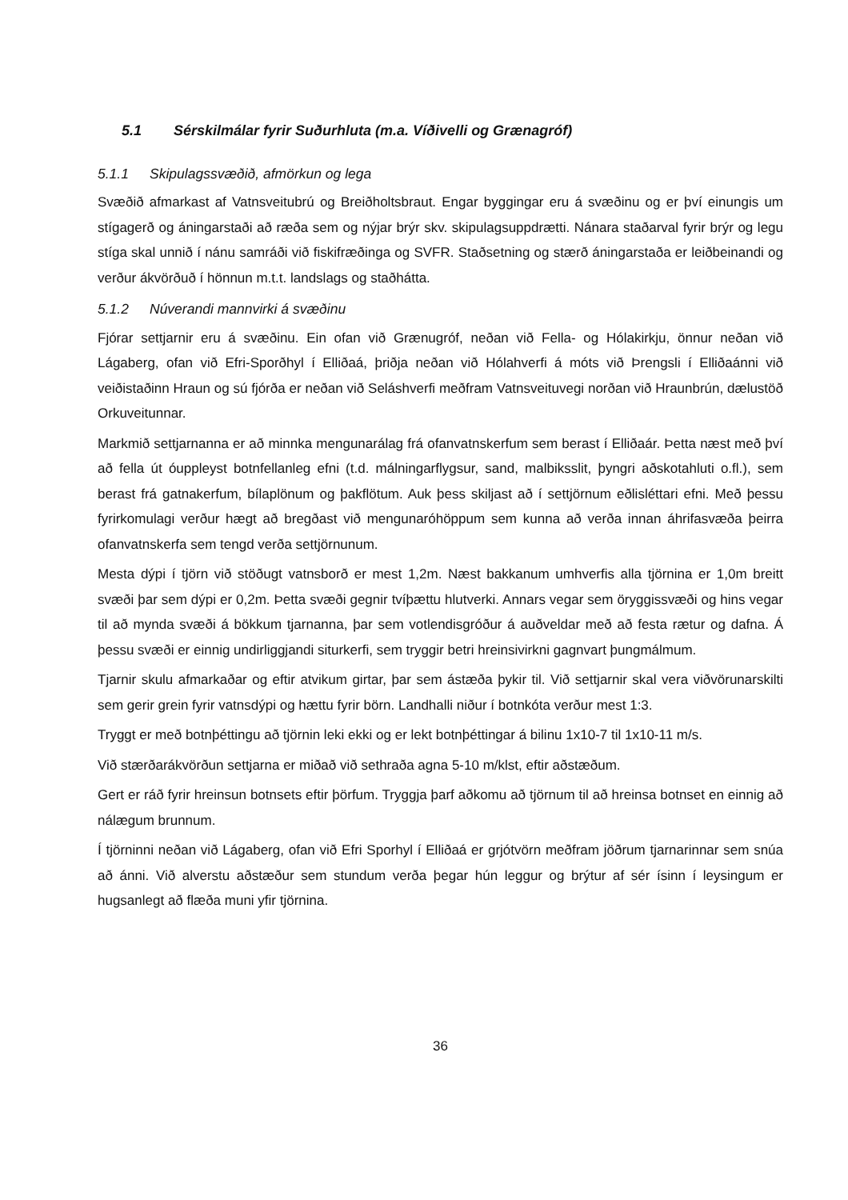5.1 Sérskilmálar fyrir Suðurhluta (m.a. Víðivelli og Grænagróf)
5.1.1 Skipulagssvæðið, afmörkun og lega
Svæðið afmarkast af Vatnsveitubrú og Breiðholtsbraut. Engar byggingar eru á svæðinu og er því einungis um stígagerð og áningarstaði að ræða sem og nýjar brýr skv. skipulagsuppdrætti. Nánara staðarval fyrir brýr og legu stíga skal unnið í nánu samráði við fiskifræðinga og SVFR. Staðsetning og stærð áningarstaða er leiðbeinandi og verður ákvörðuð í hönnun m.t.t. landslags og staðhátta.
5.1.2 Núverandi mannvirki á svæðinu
Fjórar settjarnir eru á svæðinu. Ein ofan við Grænugróf, neðan við Fella- og Hólakirkju, önnur neðan við Lágaberg, ofan við Efri-Sporðhyl í Elliðaá, þriðja neðan við Hólahverfi á móts við Þrengsli í Elliðaánni við veiðistaðinn Hraun og sú fjórða er neðan við Seláshverfi meðfram Vatnsveituvegi norðan við Hraunbrún, dælustöð Orkuveitunnar.
Markmið settjarnanna er að minnka mengunarálag frá ofanvatnskerfum sem berast í Elliðaár. Þetta næst með því að fella út óuppleyst botnfellanleg efni (t.d. málningarflygsur, sand, malbiksslit, þyngri aðskotahluti o.fl.), sem berast frá gatnakerfum, bílaplönum og þakflötum. Auk þess skiljast að í settjörnum eðlisléttari efni. Með þessu fyrirkomulagi verður hægt að bregðast við mengunaróhöppum sem kunna að verða innan áhrifasvæða þeirra ofanvatnskerfa sem tengd verða settjörnunum.
Mesta dýpi í tjörn við stöðugt vatnsborð er mest 1,2m. Næst bakkanum umhverfis alla tjörnina er 1,0m breitt svæði þar sem dýpi er 0,2m. Þetta svæði gegnir tvíþættu hlutverki. Annars vegar sem öryggissvæði og hins vegar til að mynda svæði á bökkum tjarnanna, þar sem votlendisgróður á auðveldar með að festa rætur og dafna. Á þessu svæði er einnig undirliggjandi siturkerfi, sem tryggir betri hreinsivirkni gagnvart þungmálmum.
Tjarnir skulu afmarkaðar og eftir atvikum girtar, þar sem ástæða þykir til. Við settjarnir skal vera viðvörunarskilti sem gerir grein fyrir vatnsdýpi og hættu fyrir börn. Landhalli niður í botnkóta verður mest 1:3.
Tryggt er með botnþéttingu að tjörnin leki ekki og er lekt botnþéttingar á bilinu 1x10-7 til 1x10-11 m/s.
Við stærðarákvörðun settjarna er miðað við sethraða agna 5-10 m/klst, eftir aðstæðum.
Gert er ráð fyrir hreinsun botnsets eftir þörfum. Tryggja þarf aðkomu að tjörnum til að hreinsa botnset en einnig að nálægum brunnum.
Í tjörninni neðan við Lágaberg, ofan við Efri Sporhyl í Elliðaá er grjótvörn meðfram jöðrum tjarnarinnar sem snúa að ánni. Við alverstu aðstæður sem stundum verða þegar hún leggur og brýtur af sér ísinn í leysingum er hugsanlegt að flæða muni yfir tjörnina.
36